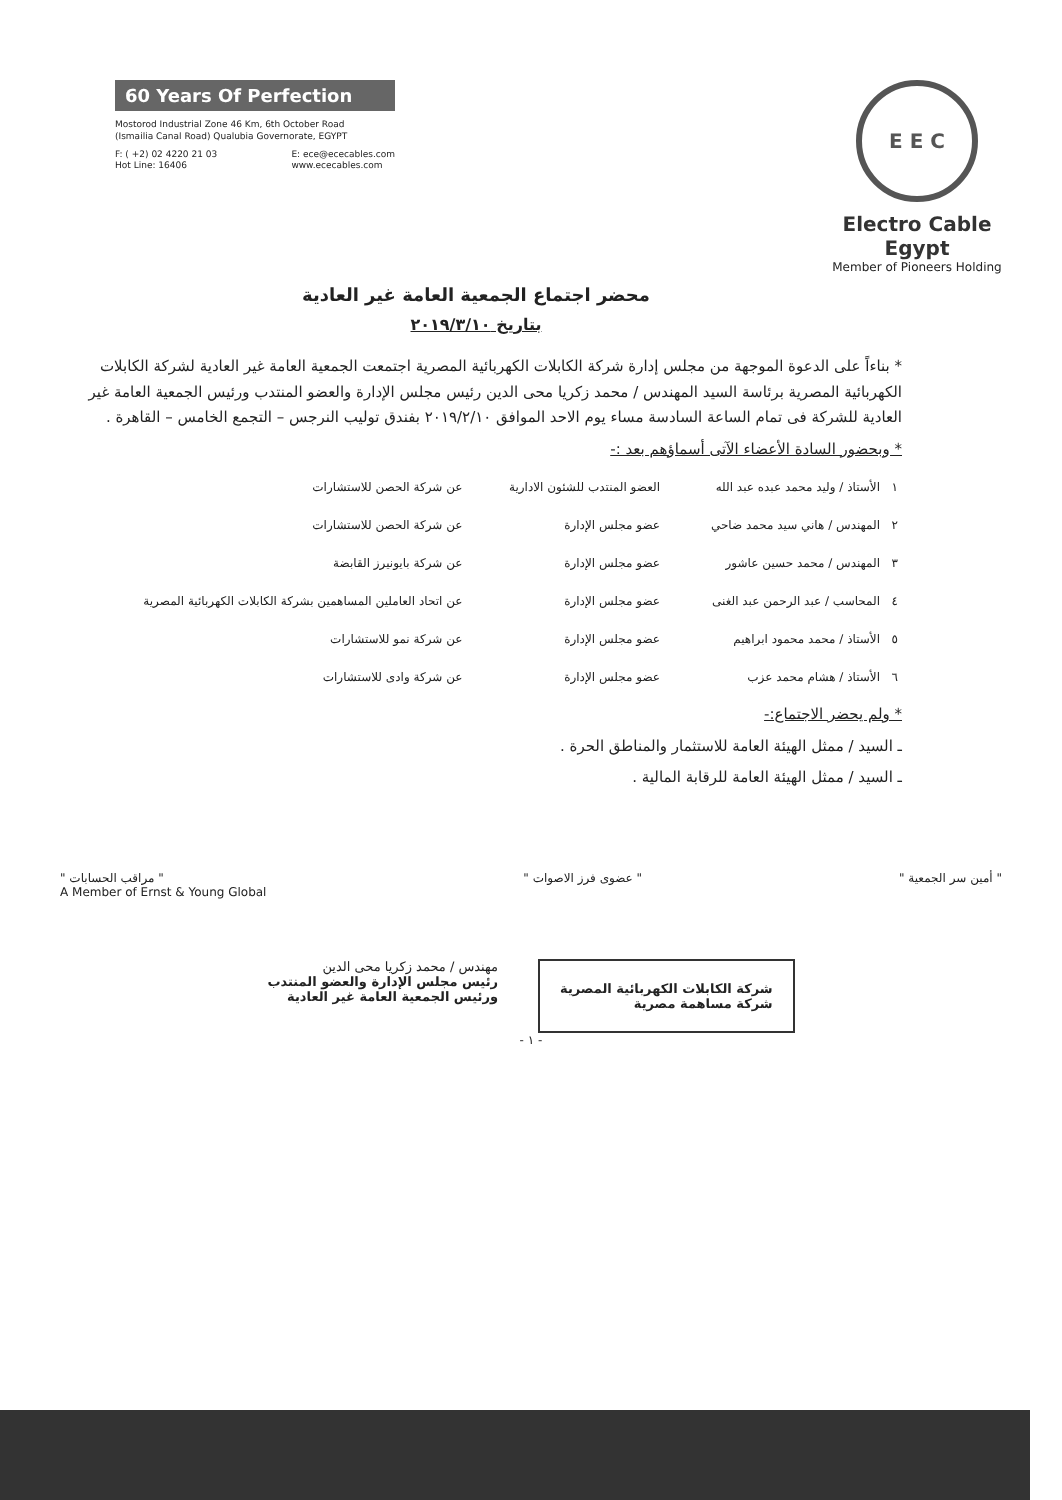60 Years Of Perfection
Mostorod Industrial Zone 46 Km, 6th October Road
(Ismailia Canal Road) Qualubia Governorate, EGYPT
F: ( +2) 02 4220 21 03
Hot Line: 16406
E: ece@ececables.com
www.ececables.com
E E C
Electro Cable Egypt
Member of Pioneers Holding
محضر اجتماع الجمعية العامة غير العادية
بتاريخ ٢٠١٩/٣/١٠
* بناءاً على الدعوة الموجهة من مجلس إدارة شركة الكابلات الكهربائية المصرية اجتمعت الجمعية العامة غير العادية لشركة الكابلات الكهربائية المصرية برئاسة السيد المهندس / محمد زكريا محى الدين رئيس مجلس الإدارة والعضو المنتدب ورئيس الجمعية العامة غير العادية للشركة فى تمام الساعة السادسة مساء يوم الاحد الموافق ٢٠١٩/٢/١٠ بفندق توليب النرجس – التجمع الخامس – القاهرة .
* وبحضور السادة الأعضاء الآتى أسماؤهم بعد :-
| ١ | الأستاذ / وليد محمد عبده عبد الله | العضو المنتدب للشئون الادارية | عن شركة الحصن للاستشارات |
| ٢ | المهندس / هاني سيد محمد ضاحي | عضو مجلس الإدارة | عن شركة الحصن للاستشارات |
| ٣ | المهندس / محمد حسين عاشور | عضو مجلس الإدارة | عن شركة بايونيرز القابضة |
| ٤ | المحاسب / عبد الرحمن عبد الغنى | عضو مجلس الإدارة | عن اتحاد العاملين المساهمين بشركة الكابلات الكهربائية المصرية |
| ٥ | الأستاذ / محمد محمود ابراهيم | عضو مجلس الإدارة | عن شركة نمو للاستشارات |
| ٦ | الأستاذ / هشام محمد عزب | عضو مجلس الإدارة | عن شركة وادى للاستشارات |
* ولم يحضر الاجتماع:-
ـ السيد / ممثل الهيئة العامة للاستثمار والمناطق الحرة .
ـ السيد / ممثل الهيئة العامة للرقابة المالية .
" أمين سر الجمعية " " عضوى فرز الاصوات " " مراقب الحسابات "
A Member of Ernst & Young Global
شركة الكابلات الكهربائية المصرية
شركة مساهمة مصرية
مهندس / محمد زكريا محى الدين
رئيس مجلس الإدارة والعضو المنتدب
ورئيس الجمعية العامة غير العادية
- ١ -